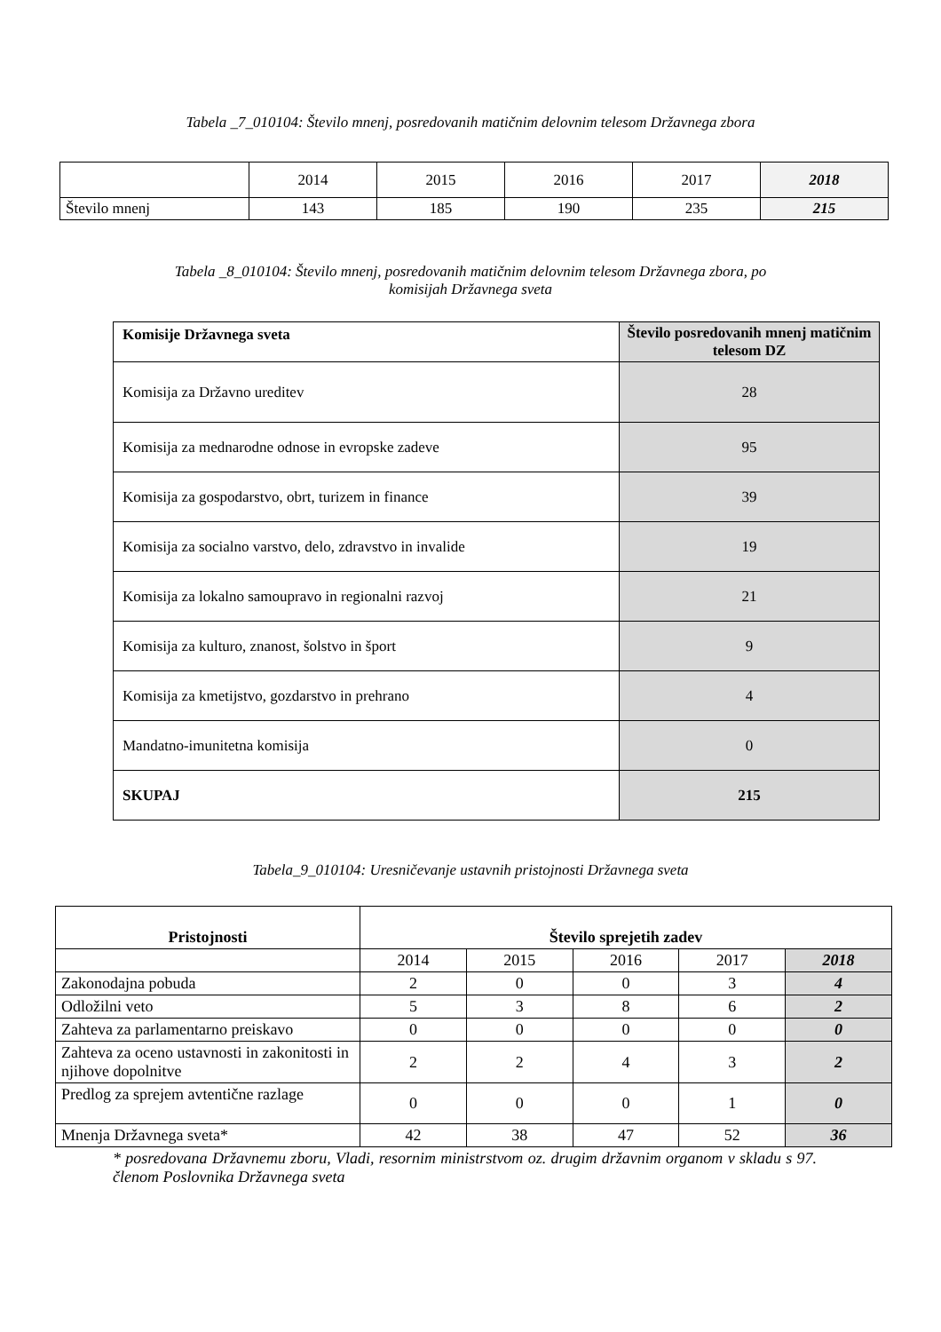Tabela _7_010104: Število mnenj, posredovanih matičnim delovnim telesom Državnega zbora
| | 2014 | 2015 | 2016 | 2017 | 2018 |
| Število mnenj | 143 | 185 | 190 | 235 | 215 |
Tabela _8_010104: Število mnenj, posredovanih matičnim delovnim telesom Državnega zbora, po
komisijah Državnega sveta
| Komisije Državnega sveta | Število posredovanih mnenj matičnim telesom DZ |
| --- | --- |
| Komisija za Državno ureditev | 28 |
| Komisija za mednarodne odnose in evropske zadeve | 95 |
| Komisija za gospodarstvo, obrt, turizem in finance | 39 |
| Komisija za socialno varstvo, delo, zdravstvo in invalide | 19 |
| Komisija za lokalno samoupravo in regionalni razvoj | 21 |
| Komisija za kulturo, znanost, šolstvo in šport | 9 |
| Komisija za kmetijstvo, gozdarstvo in prehrano | 4 |
| Mandatno-imunitetna komisija | 0 |
| SKUPAJ | 215 |
Tabela_9_010104: Uresničevanje ustavnih pristojnosti Državnega sveta
| Pristojnosti | Število sprejetih zadev | | | | |
| --- | --- | --- | --- | --- | --- |
| | 2014 | 2015 | 2016 | 2017 | 2018 |
| Zakonodajna pobuda | 2 | 0 | 0 | 3 | 4 |
| Odložilni veto | 5 | 3 | 8 | 6 | 2 |
| Zahteva za parlamentarno preiskavo | 0 | 0 | 0 | 0 | 0 |
| Zahteva za oceno ustavnosti in zakonitosti in njihove dopolnitve | 2 | 2 | 4 | 3 | 2 |
| Predlog za sprejem avtentične razlage | 0 | 0 | 0 | 1 | 0 |
| Mnenja Državnega sveta* | 42 | 38 | 47 | 52 | 36 |
* posredovana Državnemu zboru, Vladi, resornim ministrstvom oz. drugim državnim organom v skladu s 97. členom Poslovnika Državnega sveta